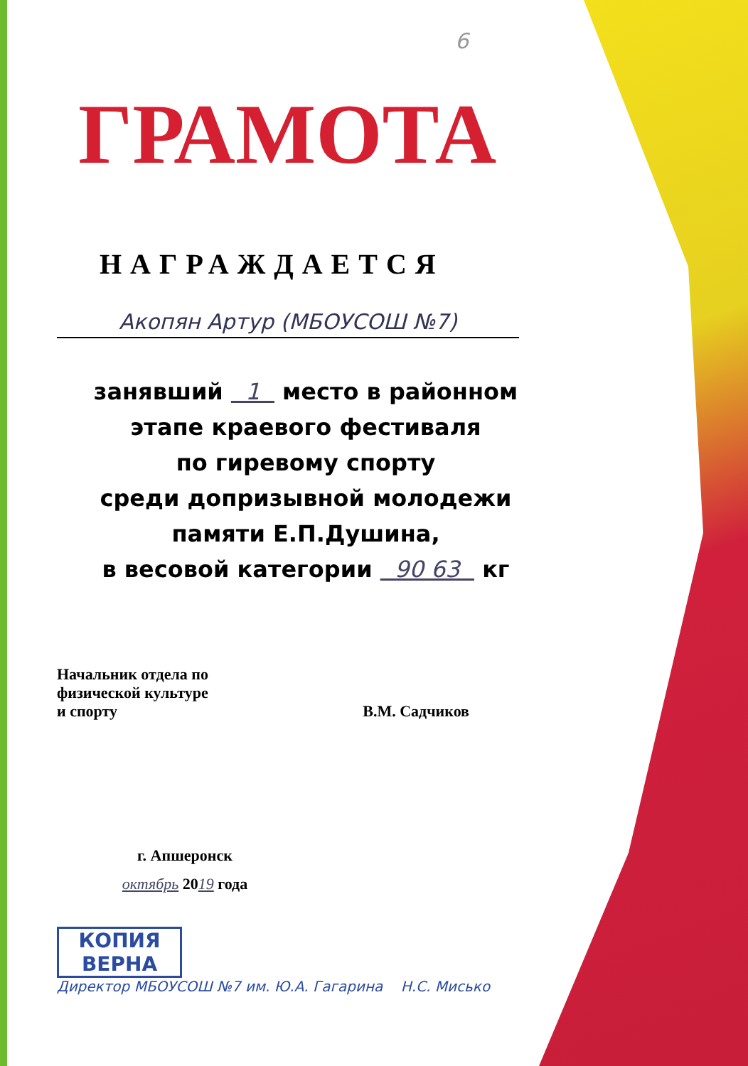6
ГРАМОТА
НАГРАЖДАЕТСЯ
Акопян Артур (МБОУСОШ №7)
занявший 1 место в районном
этапе краевого фестиваля
по гиревому спорту
среди допризывной молодежи
памяти Е.П.Душина,
в весовой категории 90 63 кг
Начальник отдела по
физической культуре
и спорту
В.М. Садчиков
г. Апшеронск
октябрь 2019 года
КОПИЯ
ВЕРНА
Директор МБОУСОШ №7 им. Ю.А. Гагарина Н.С. Мисько